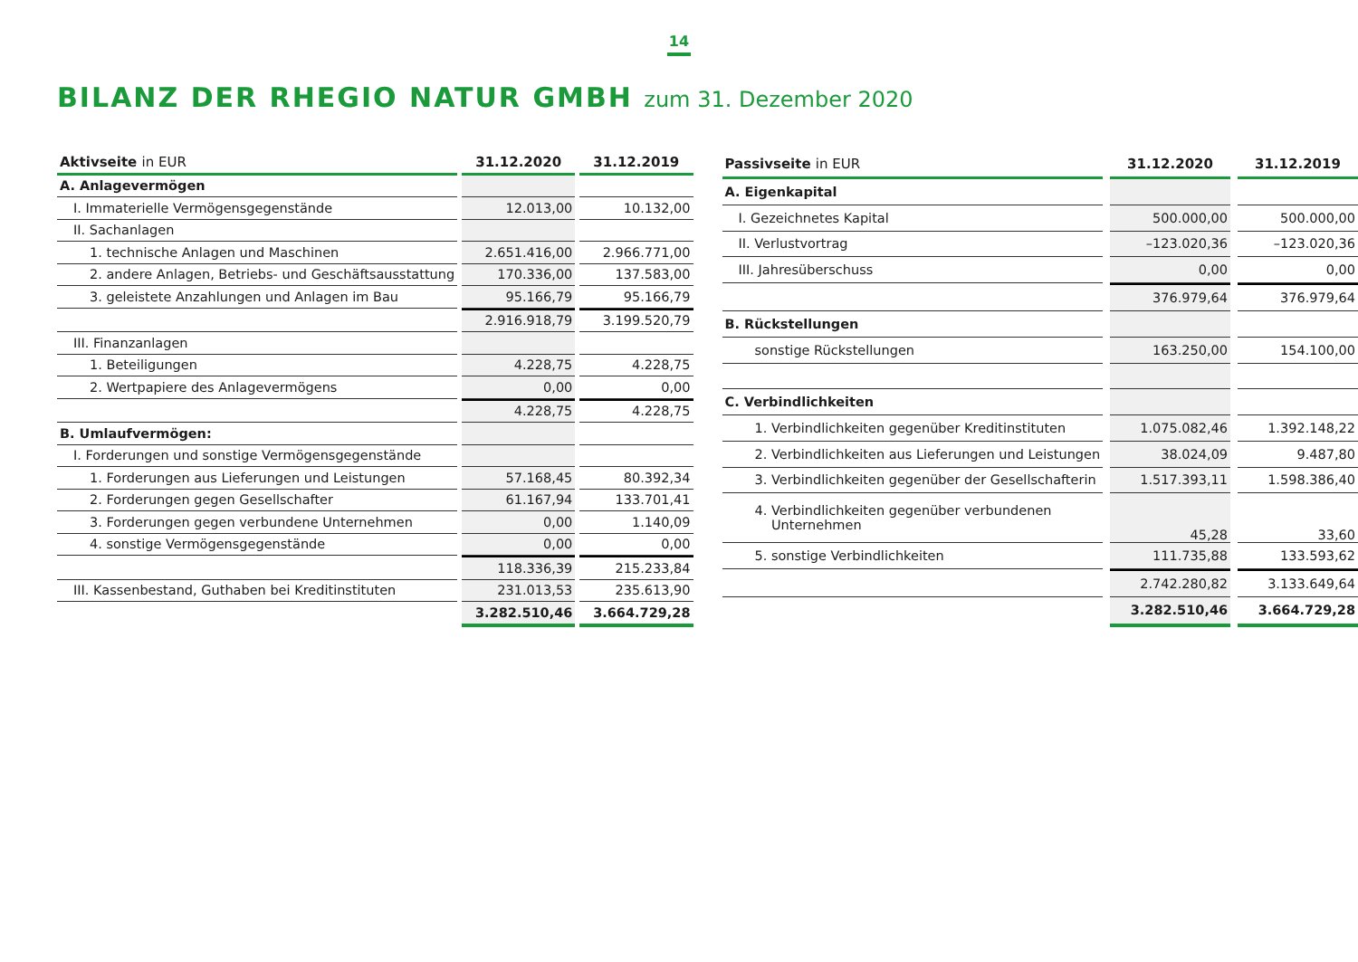14
BILANZ DER RHEGIO NATUR GMBH zum 31. Dezember 2020
| Aktivseite in EUR | | 31.12.2020 | | 31.12.2019 |
| --- | --- | --- | --- | --- |
| A. Anlagevermögen | | | | |
| I. Immaterielle Vermögensgegenstände | | 12.013,00 | | 10.132,00 |
| II. Sachanlagen | | | | |
| 1. technische Anlagen und Maschinen | | 2.651.416,00 | | 2.966.771,00 |
| 2. andere Anlagen, Betriebs- und Geschäftsausstattung | | 170.336,00 | | 137.583,00 |
| 3. geleistete Anzahlungen und Anlagen im Bau | | 95.166,79 | | 95.166,79 |
| | | 2.916.918,79 | | 3.199.520,79 |
| III. Finanzanlagen | | | | |
| 1. Beteiligungen | | 4.228,75 | | 4.228,75 |
| 2. Wertpapiere des Anlagevermögens | | 0,00 | | 0,00 |
| | | 4.228,75 | | 4.228,75 |
| B. Umlaufvermögen: | | | | |
| I. Forderungen und sonstige Vermögensgegenstände | | | | |
| 1. Forderungen aus Lieferungen und Leistungen | | 57.168,45 | | 80.392,34 |
| 2. Forderungen gegen Gesellschafter | | 61.167,94 | | 133.701,41 |
| 3. Forderungen gegen verbundene Unternehmen | | 0,00 | | 1.140,09 |
| 4. sonstige Vermögensgegenstände | | 0,00 | | 0,00 |
| | | 118.336,39 | | 215.233,84 |
| III. Kassenbestand, Guthaben bei Kreditinstituten | | 231.013,53 | | 235.613,90 |
| | | 3.282.510,46 | | 3.664.729,28 |
| Passivseite in EUR | | 31.12.2020 | | 31.12.2019 |
| --- | --- | --- | --- | --- |
| A. Eigenkapital | | | | |
| I. Gezeichnetes Kapital | | 500.000,00 | | 500.000,00 |
| II. Verlustvortrag | | –123.020,36 | | –123.020,36 |
| III. Jahresüberschuss | | 0,00 | | 0,00 |
| | | 376.979,64 | | 376.979,64 |
| B. Rückstellungen | | | | |
| sonstige Rückstellungen | | 163.250,00 | | 154.100,00 |
| C. Verbindlichkeiten | | | | |
| 1. Verbindlichkeiten gegenüber Kreditinstituten | | 1.075.082,46 | | 1.392.148,22 |
| 2. Verbindlichkeiten aus Lieferungen und Leistungen | | 38.024,09 | | 9.487,80 |
| 3. Verbindlichkeiten gegenüber der Gesellschafterin | | 1.517.393,11 | | 1.598.386,40 |
| 4. Verbindlichkeiten gegenüber verbundenen Unternehmen | | 45,28 | | 33,60 |
| 5. sonstige Verbindlichkeiten | | 111.735,88 | | 133.593,62 |
| | | 2.742.280,82 | | 3.133.649,64 |
| | | 3.282.510,46 | | 3.664.729,28 |